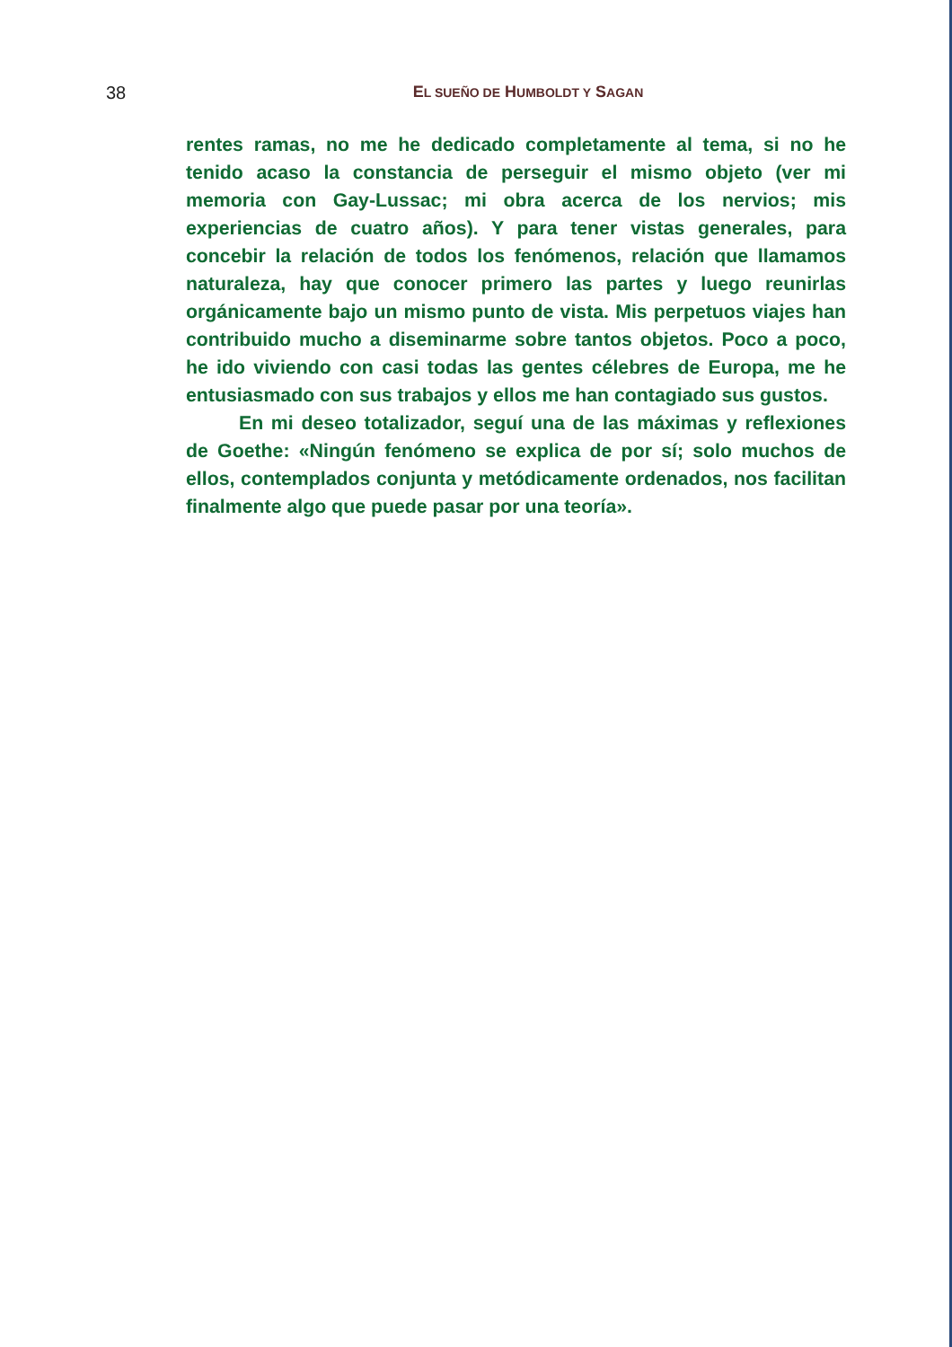38 EL SUEÑO DE HUMBOLDT Y SAGAN
rentes ramas, no me he dedicado completamente al tema, si no he tenido acaso la constancia de perseguir el mismo objeto (ver mi memoria con Gay-Lussac; mi obra acerca de los nervios; mis experiencias de cuatro años). Y para tener vistas generales, para concebir la relación de todos los fenómenos, relación que llamamos naturaleza, hay que conocer primero las partes y luego reunirlas orgánicamente bajo un mismo punto de vista. Mis perpetuos viajes han contribuido mucho a diseminarme sobre tantos objetos. Poco a poco, he ido viviendo con casi todas las gentes célebres de Europa, me he entusiasmado con sus trabajos y ellos me han contagiado sus gustos.
En mi deseo totalizador, seguí una de las máximas y reflexiones de Goethe: «Ningún fenómeno se explica de por sí; solo muchos de ellos, contemplados conjunta y metódicamente ordenados, nos facilitan finalmente algo que puede pasar por una teoría».